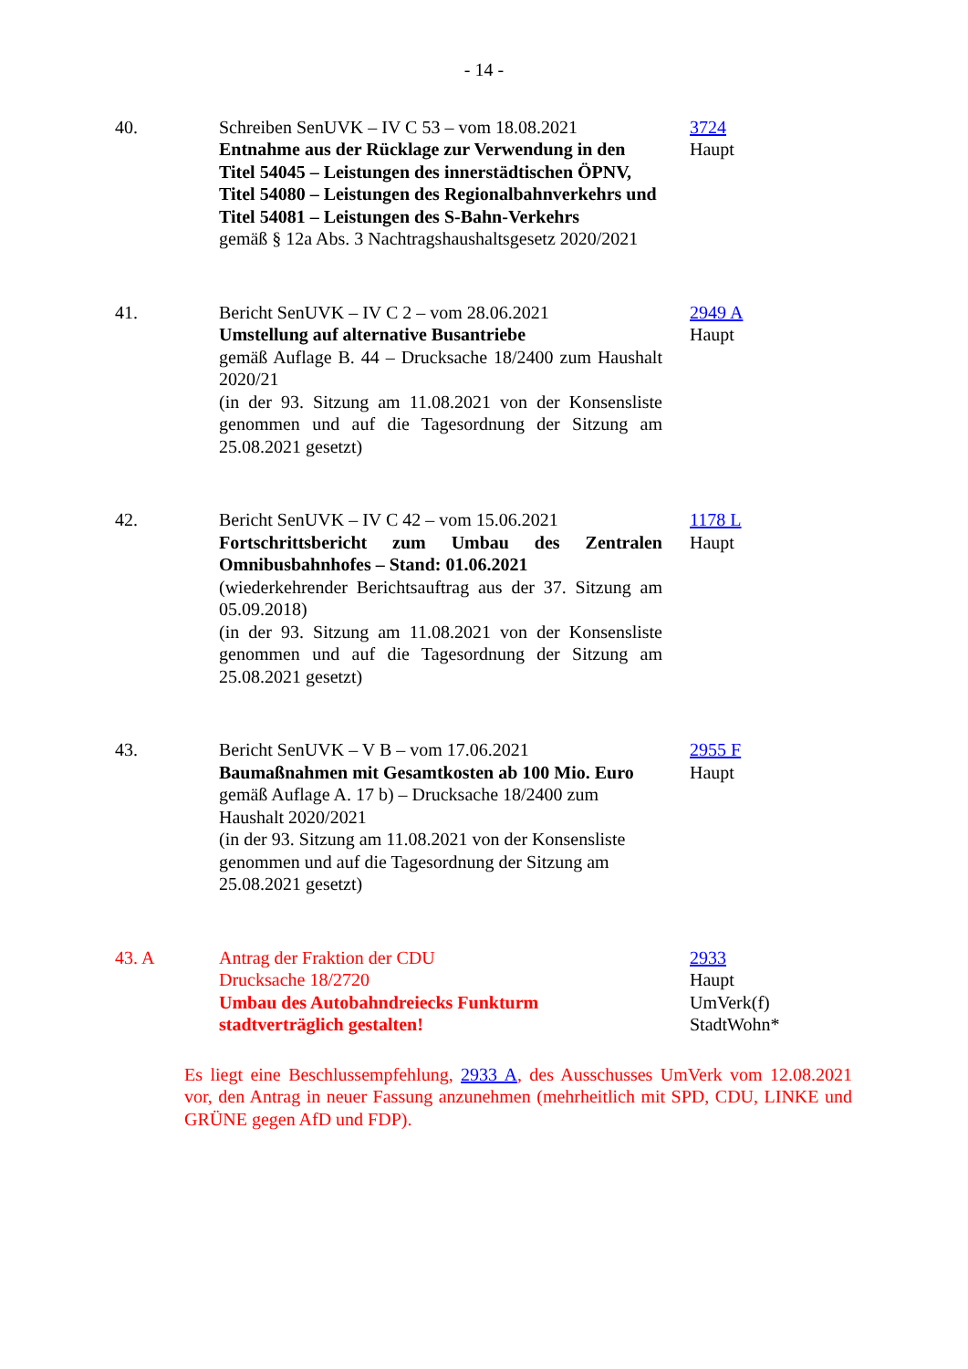- 14 -
40. Schreiben SenUVK – IV C 53 – vom 18.08.2021
Entnahme aus der Rücklage zur Verwendung in den Titel 54045 – Leistungen des innerstädtischen ÖPNV, Titel 54080 – Leistungen des Regionalbahnverkehrs und Titel 54081 – Leistungen des S-Bahn-Verkehrs
gemäß § 12a Abs. 3 Nachtragshaushaltsgesetz 2020/2021
3724
Haupt
41. Bericht SenUVK – IV C 2 – vom 28.06.2021
Umstellung auf alternative Busantriebe
gemäß Auflage B. 44 – Drucksache 18/2400 zum Haushalt 2020/21
(in der 93. Sitzung am 11.08.2021 von der Konsensliste genommen und auf die Tagesordnung der Sitzung am 25.08.2021 gesetzt)
2949 A
Haupt
42. Bericht SenUVK – IV C 42 – vom 15.06.2021
Fortschrittsbericht zum Umbau des Zentralen Omnibusbahnhofes – Stand: 01.06.2021
(wiederkehrender Berichtsauftrag aus der 37. Sitzung am 05.09.2018)
(in der 93. Sitzung am 11.08.2021 von der Konsensliste genommen und auf die Tagesordnung der Sitzung am 25.08.2021 gesetzt)
1178 L
Haupt
43. Bericht SenUVK – V B – vom 17.06.2021
Baumaßnahmen mit Gesamtkosten ab 100 Mio. Euro
gemäß Auflage A. 17 b) – Drucksache 18/2400 zum Haushalt 2020/2021
(in der 93. Sitzung am 11.08.2021 von der Konsensliste genommen und auf die Tagesordnung der Sitzung am 25.08.2021 gesetzt)
2955 F
Haupt
43. A Antrag der Fraktion der CDU
Drucksache 18/2720
Umbau des Autobahndreiecks Funkturm stadtverträglich gestalten!
2933
Haupt
UmVerk(f)
StadtWohn*
Es liegt eine Beschlussempfehlung, 2933 A, des Ausschusses UmVerk vom 12.08.2021 vor, den Antrag in neuer Fassung anzunehmen (mehrheitlich mit SPD, CDU, LINKE und GRÜNE gegen AfD und FDP).